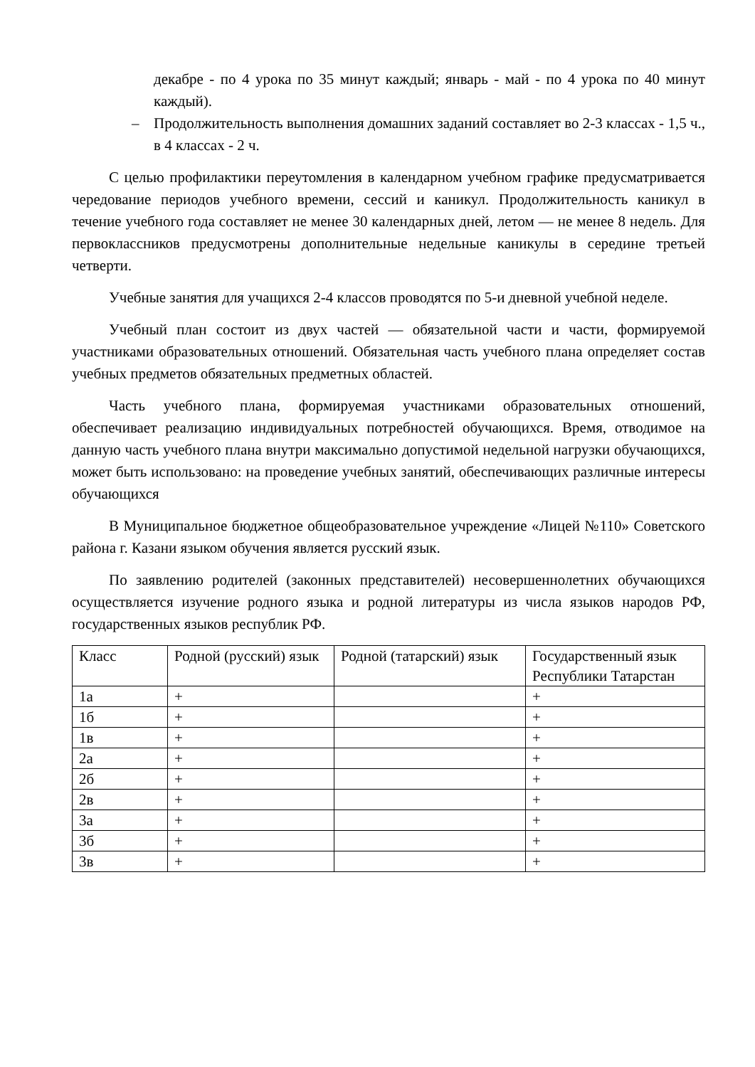декабре - по 4 урока по 35 минут каждый; январь - май - по 4 урока по 40 минут каждый).
– Продолжительность выполнения домашних заданий составляет во 2-3 классах - 1,5 ч., в 4 классах - 2 ч.
С целью профилактики переутомления в календарном учебном графике предусматривается чередование периодов учебного времени, сессий и каникул. Продолжительность каникул в течение учебного года составляет не менее 30 календарных дней, летом — не менее 8 недель. Для первоклассников предусмотрены дополнительные недельные каникулы в середине третьей четверти.
Учебные занятия для учащихся 2-4 классов проводятся по 5-и дневной учебной неделе.
Учебный план состоит из двух частей — обязательной части и части, формируемой участниками образовательных отношений. Обязательная часть учебного плана определяет состав учебных предметов обязательных предметных областей.
Часть учебного плана, формируемая участниками образовательных отношений, обеспечивает реализацию индивидуальных потребностей обучающихся. Время, отводимое на данную часть учебного плана внутри максимально допустимой недельной нагрузки обучающихся, может быть использовано: на проведение учебных занятий, обеспечивающих различные интересы обучающихся
В Муниципальное бюджетное общеобразовательное учреждение «Лицей №110» Советского района г. Казани языком обучения является русский язык.
По заявлению родителей (законных представителей) несовершеннолетних обучающихся осуществляется изучение родного языка и родной литературы из числа языков народов РФ, государственных языков республик РФ.
| Класс | Родной (русский) язык | Родной (татарский) язык | Государственный язык Республики Татарстан |
| 1а | + | | + |
| 1б | + | | + |
| 1в | + | | + |
| 2а | + | | + |
| 2б | + | | + |
| 2в | + | | + |
| 3а | + | | + |
| 3б | + | | + |
| 3в | + | | + |